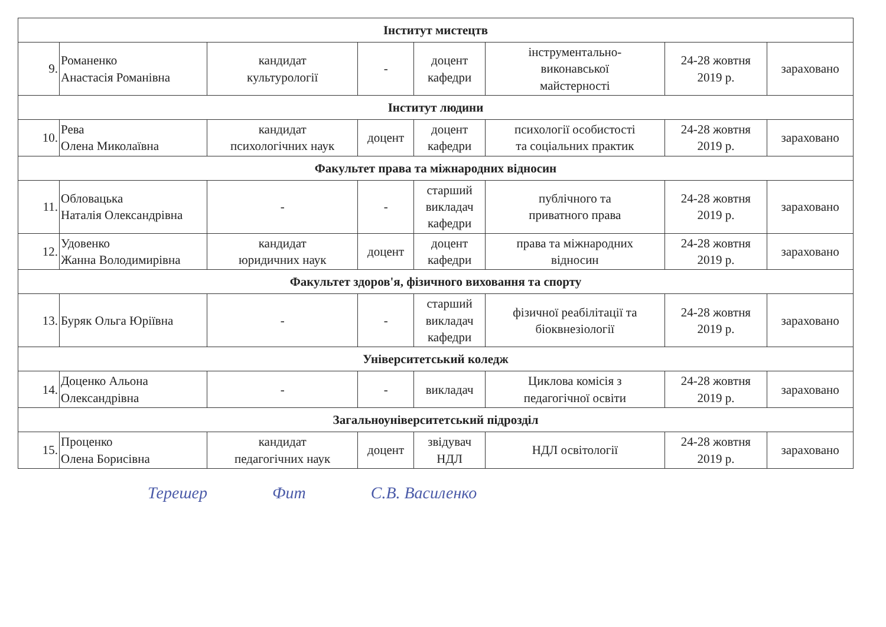| Інститут мистецтв | | | | | | | |
| 9. | Романенко Анастасія Романівна | кандидат культурології | - | доцент кафедри | інструментально- виконавської майстерності | 24-28 жовтня 2019 р. | зараховано |
| Інститут людини | | | | | | | |
| 10. | Рева Олена Миколаївна | кандидат психологічних наук | доцент | доцент кафедри | психології особистості та соціальних практик | 24-28 жовтня 2019 р. | зараховано |
| Факультет права та міжнародних відносин | | | | | | | |
| 11. | Обловацька Наталія Олександрівна | - | - | старший викладач кафедри | публічного та приватного права | 24-28 жовтня 2019 р. | зараховано |
| 12. | Удовенко Жанна Володимирівна | кандидат юридичних наук | доцент | доцент кафедри | права та міжнародних відносин | 24-28 жовтня 2019 р. | зараховано |
| Факультет здоров'я, фізичного виховання та спорту | | | | | | | |
| 13. | Буряк Ольга Юріївна | - | - | старший викладач кафедри | фізичної реабілітації та біоквнезіології | 24-28 жовтня 2019 р. | зараховано |
| Університетський коледж | | | | | | | |
| 14. | Доценко Альона Олександрівна | - | - | викладач | Циклова комісія з педагогічної освіти | 24-28 жовтня 2019 р. | зараховано |
| Загальноуніверситетський підрозділ | | | | | | | |
| 15. | Проценко Олена Борисівна | кандидат педагогічних наук | доцент | звідувач НДЛ | НДЛ освітології | 24-28 жовтня 2019 р. | зараховано |
Терешер Фит С.В. Василенко